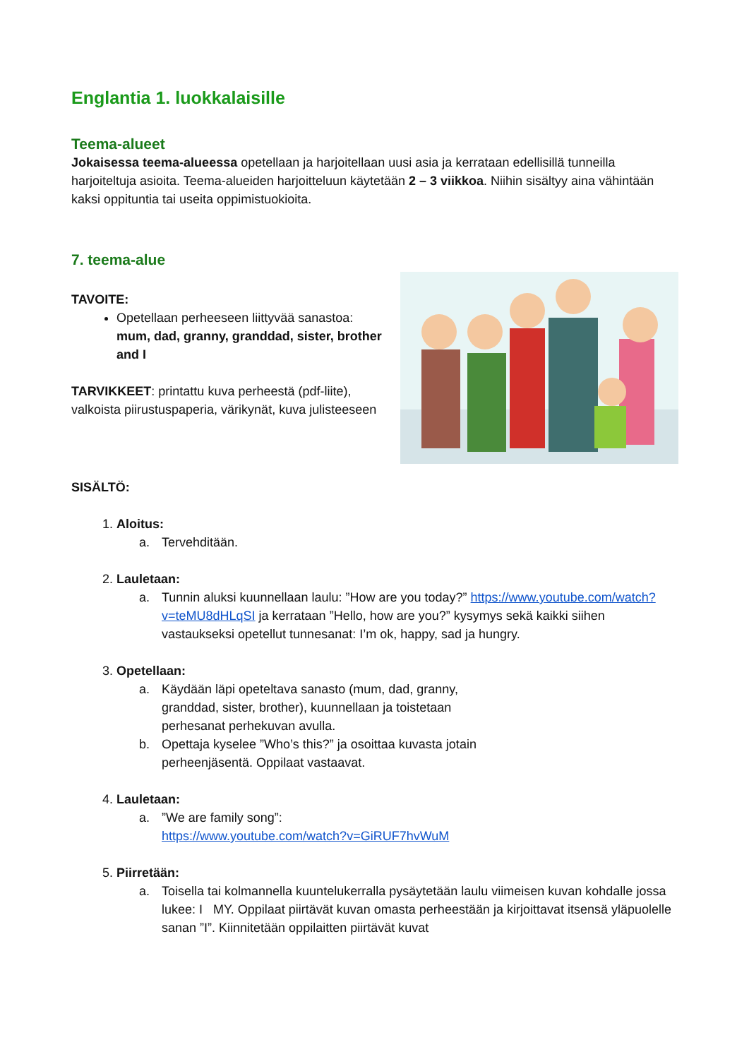Englantia 1. luokkalaisille
Teema-alueet
Jokaisessa teema-alueessa opetellaan ja harjoitellaan uusi asia ja kerrataan edellisillä tunneilla harjoiteltuja asioita. Teema-alueiden harjoitteluun käytetään 2 – 3 viikkoa. Niihin sisältyy aina vähintään kaksi oppituntia tai useita oppimistuokioita.
7. teema-alue
TAVOITE:
Opetellaan perheeseen liittyvää sanastoa: mum, dad, granny, granddad, sister, brother and I
TARVIKKEET: printattu kuva perheestä (pdf-liite), valkoista piirustuspaperia, värikynät, kuva julisteeseen
SISÄLTÖ:
1. Aloitus:
a. Tervehditään.
2. Lauletaan:
a. Tunnin aluksi kuunnellaan laulu: ”How are you today?” https://www.youtube.com/watch?v=teMU8dHLqSI ja kerrataan ”Hello, how are you?” kysymys sekä kaikki siihen vastaukseksi opetellut tunnesanat: I’m ok, happy, sad ja hungry.
3. Opetellaan:
a. Käydään läpi opeteltava sanasto (mum, dad, granny, granddad, sister, brother), kuunnellaan ja toistetaan perhesanat perhekuvan avulla.
b. Opettaja kyselee ”Who’s this?” ja osoittaa kuvasta jotain perheenjäsentä. Oppilaat vastaavat.
4. Lauletaan:
a.”We are family song”:
https://www.youtube.com/watch?v=GiRUF7hvWuM
5. Piirretään:
a. Toisella tai kolmannella kuuntelukerralla pysäytetään laulu viimeisen kuvan kohdalle jossa lukee: I MY. Oppilaat piirtävät kuvan omasta perheestään ja kirjoittavat itsensä yläpuolelle sanan ”I”. Kiinnitetään oppilaitten piirtävät kuvat